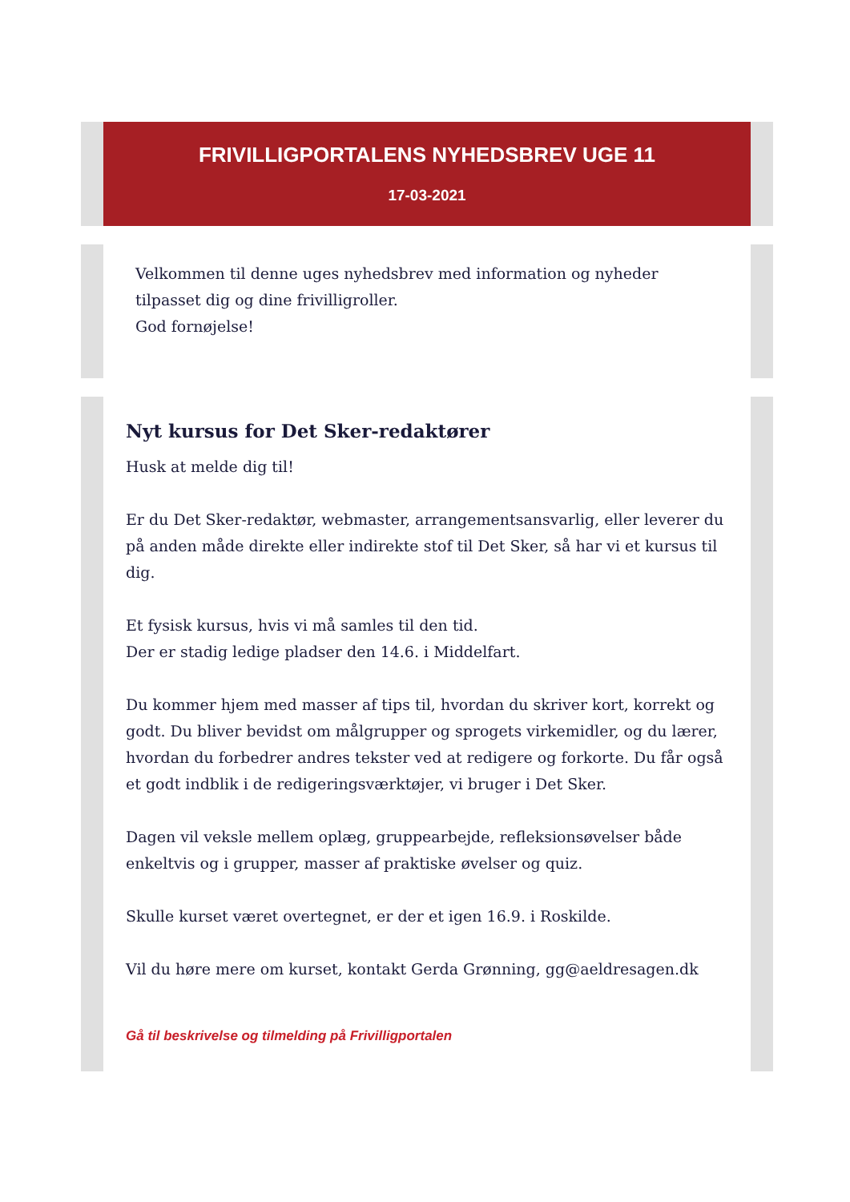FRIVILLIGPORTALENS NYHEDSBREV UGE 11
17-03-2021
Velkommen til denne uges nyhedsbrev med information og nyheder tilpasset dig og dine frivilligroller.
God fornøjelse!
Nyt kursus for Det Sker-redaktører
Husk at melde dig til!
Er du Det Sker-redaktør, webmaster, arrangementsansvarlig, eller leverer du på anden måde direkte eller indirekte stof til Det Sker, så har vi et kursus til dig.
Et fysisk kursus, hvis vi må samles til den tid.
Der er stadig ledige pladser den 14.6. i Middelfart.
Du kommer hjem med masser af tips til, hvordan du skriver kort, korrekt og godt. Du bliver bevidst om målgrupper og sprogets virkemidler, og du lærer, hvordan du forbedrer andres tekster ved at redigere og forkorte. Du får også et godt indblik i de redigeringsværktøjer, vi bruger i Det Sker.
Dagen vil veksle mellem oplæg, gruppearbejde, refleksionsøvelser både enkeltvis og i grupper, masser af praktiske øvelser og quiz.
Skulle kurset været overtegnet, er der et igen 16.9. i Roskilde.
Vil du høre mere om kurset, kontakt Gerda Grønning, gg@aeldresagen.dk
Gå til beskrivelse og tilmelding på Frivilligportalen